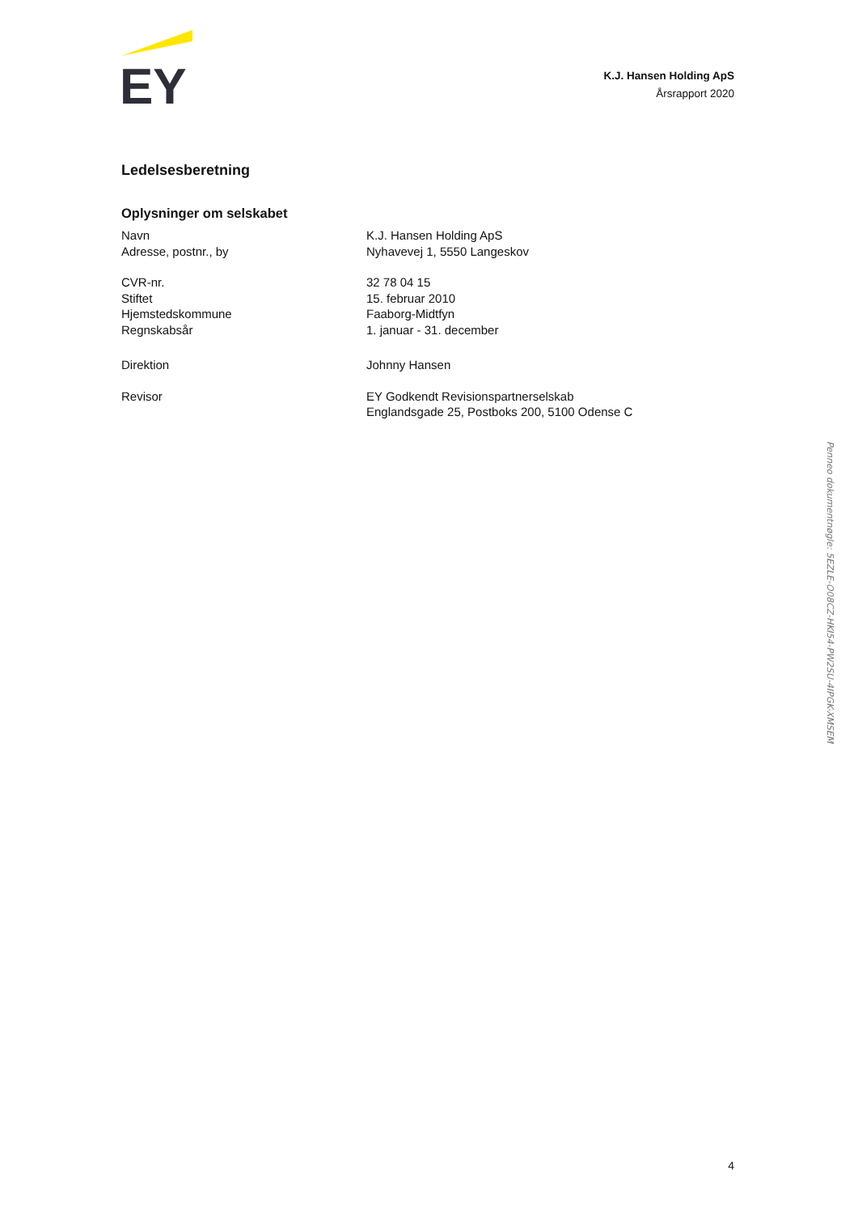EY
K.J. Hansen Holding ApS
Årsrapport 2020
Ledelsesberetning
Oplysninger om selskabet
| Navn | K.J. Hansen Holding ApS |
| Adresse, postnr., by | Nyhavevej 1, 5550 Langeskov |
| CVR-nr. | 32 78 04 15 |
| Stiftet | 15. februar 2010 |
| Hjemstedskommune | Faaborg-Midtfyn |
| Regnskabsår | 1. januar - 31. december |
| Direktion | Johnny Hansen |
| Revisor | EY Godkendt Revisionspartnerselskab Englandsgade 25, Postboks 200, 5100 Odense C |
4
Penneo dokumentnøgle: 5EZLE-O08CZ-HKI54-PW2SU-4IPGK-XMSEM